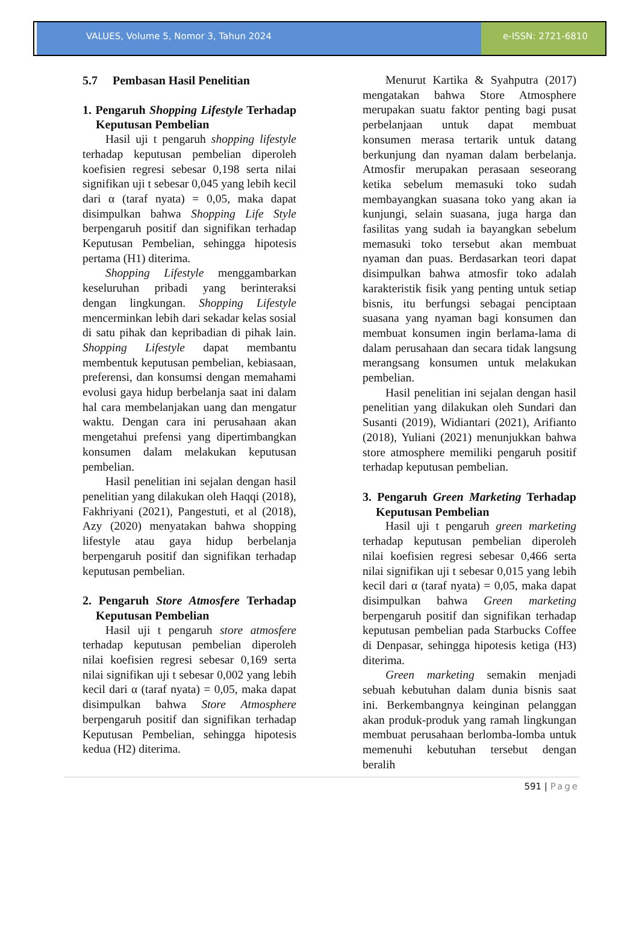VALUES, Volume 5, Nomor 3, Tahun 2024
e-ISSN: 2721-6810
5.7 Pembasan Hasil Penelitian
1. Pengaruh Shopping Lifestyle Terhadap Keputusan Pembelian
Hasil uji t pengaruh shopping lifestyle terhadap keputusan pembelian diperoleh koefisien regresi sebesar 0,198 serta nilai signifikan uji t sebesar 0,045 yang lebih kecil dari α (taraf nyata) = 0,05, maka dapat disimpulkan bahwa Shopping Life Style berpengaruh positif dan signifikan terhadap Keputusan Pembelian, sehingga hipotesis pertama (H1) diterima.
Shopping Lifestyle menggambarkan keseluruhan pribadi yang berinteraksi dengan lingkungan. Shopping Lifestyle mencerminkan lebih dari sekadar kelas sosial di satu pihak dan kepribadian di pihak lain. Shopping Lifestyle dapat membantu membentuk keputusan pembelian, kebiasaan, preferensi, dan konsumsi dengan memahami evolusi gaya hidup berbelanja saat ini dalam hal cara membelanjakan uang dan mengatur waktu. Dengan cara ini perusahaan akan mengetahui prefensi yang dipertimbangkan konsumen dalam melakukan keputusan pembelian.
Hasil penelitian ini sejalan dengan hasil penelitian yang dilakukan oleh Haqqi (2018), Fakhriyani (2021), Pangestuti, et al (2018), Azy (2020) menyatakan bahwa shopping lifestyle atau gaya hidup berbelanja berpengaruh positif dan signifikan terhadap keputusan pembelian.
2. Pengaruh Store Atmosfere Terhadap Keputusan Pembelian
Hasil uji t pengaruh store atmosfere terhadap keputusan pembelian diperoleh nilai koefisien regresi sebesar 0,169 serta nilai signifikan uji t sebesar 0,002 yang lebih kecil dari α (taraf nyata) = 0,05, maka dapat disimpulkan bahwa Store Atmosphere berpengaruh positif dan signifikan terhadap Keputusan Pembelian, sehingga hipotesis kedua (H2) diterima.
Menurut Kartika & Syahputra (2017) mengatakan bahwa Store Atmosphere merupakan suatu faktor penting bagi pusat perbelanjaan untuk dapat membuat konsumen merasa tertarik untuk datang berkunjung dan nyaman dalam berbelanja. Atmosfir merupakan perasaan seseorang ketika sebelum memasuki toko sudah membayangkan suasana toko yang akan ia kunjungi, selain suasana, juga harga dan fasilitas yang sudah ia bayangkan sebelum memasuki toko tersebut akan membuat nyaman dan puas. Berdasarkan teori dapat disimpulkan bahwa atmosfir toko adalah karakteristik fisik yang penting untuk setiap bisnis, itu berfungsi sebagai penciptaan suasana yang nyaman bagi konsumen dan membuat konsumen ingin berlama-lama di dalam perusahaan dan secara tidak langsung merangsang konsumen untuk melakukan pembelian.
Hasil penelitian ini sejalan dengan hasil penelitian yang dilakukan oleh Sundari dan Susanti (2019), Widiantari (2021), Arifianto (2018), Yuliani (2021) menunjukkan bahwa store atmosphere memiliki pengaruh positif terhadap keputusan pembelian.
3. Pengaruh Green Marketing Terhadap Keputusan Pembelian
Hasil uji t pengaruh green marketing terhadap keputusan pembelian diperoleh nilai koefisien regresi sebesar 0,466 serta nilai signifikan uji t sebesar 0,015 yang lebih kecil dari α (taraf nyata) = 0,05, maka dapat disimpulkan bahwa Green marketing berpengaruh positif dan signifikan terhadap keputusan pembelian pada Starbucks Coffee di Denpasar, sehingga hipotesis ketiga (H3) diterima.
Green marketing semakin menjadi sebuah kebutuhan dalam dunia bisnis saat ini. Berkembangnya keinginan pelanggan akan produk-produk yang ramah lingkungan membuat perusahaan berlomba-lomba untuk memenuhi kebutuhan tersebut dengan beralih
591 | Page